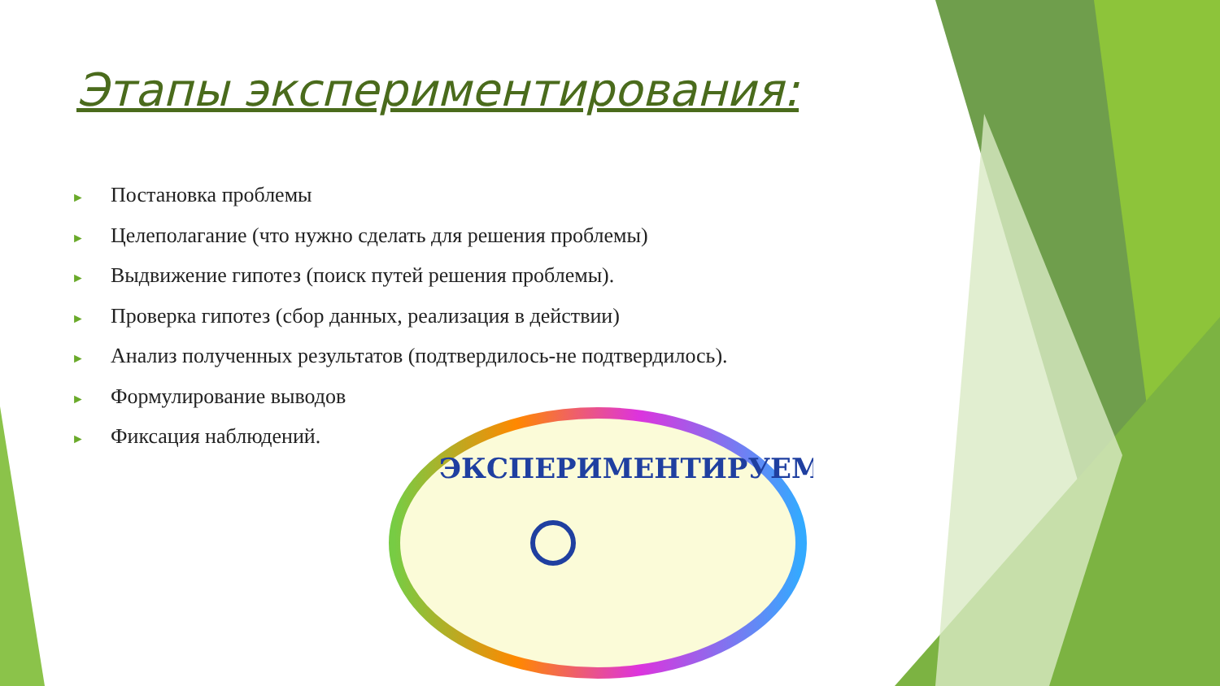Этапы экспериментирования:
► Постановка проблемы
► Целеполагание (что нужно сделать для решения проблемы)
► Выдвижение гипотез (поиск путей решения проблемы).
► Проверка гипотез (сбор данных, реализация в действии)
► Анализ полученных результатов (подтвердилось-не подтвердилось).
► Формулирование выводов
► Фиксация наблюдений.
ЭКСПЕРИМЕНТИРУЕМ